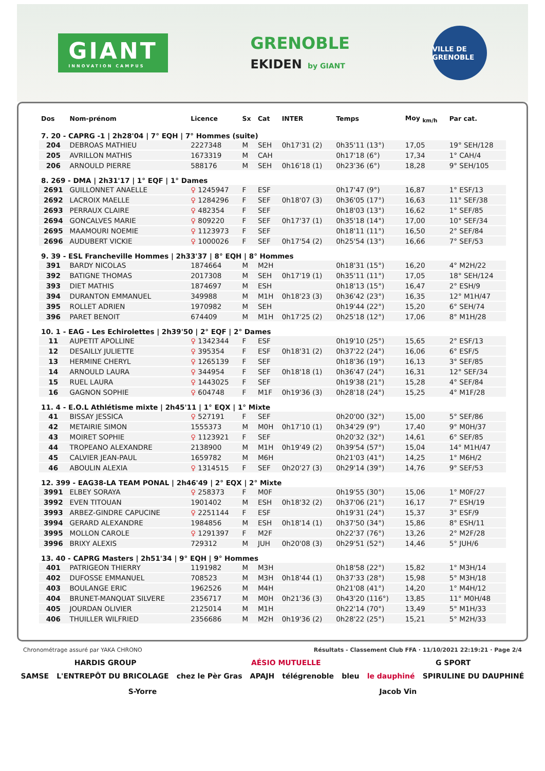GIANT
INNOVATION CAMPUS
GRENOBLE
EKIDEN by GIANT
VILLE DE GRENOBLE
| Dos | Nom-prénom | Licence | Sx | Cat | INTER | Temps | Moy <sub>km/h</sub> | Par cat. |
| --- | --- | --- | --- | --- | --- | --- | --- | --- |
| 7. 20 - CAPRG -1 / 2h28'04 / 7° EQH / 7° Hommes (suite) | | | | | | | | |
| 204 | DEBROAS MATHIEU | 2227348 | M | SEH | 0h17'31 (2) | 0h35'11 (13°) | 17,05 | 19° SEH/128 |
| 205 | AVRILLON MATHIS | 1673319 | M | CAH | | 0h17'18 (6°) | 17,34 | 1° CAH/4 |
| 206 | ARNOULD PIERRE | 588176 | M | SEH | 0h16'18 (1) | 0h23'36 (6°) | 18,28 | 9° SEH/105 |
| 8. 269 - DMA / 2h31'17 / 1° EQF / 1° Dames | | | | | | | | |
| 2691 | GUILLONNET ANAELLE | ♀ 1245947 | F | ESF | | 0h17'47 (9°) | 16,87 | 1° ESF/13 |
| 2692 | LACROIX MAELLE | ♀ 1284296 | F | SEF | 0h18'07 (3) | 0h36'05 (17°) | 16,63 | 11° SEF/38 |
| 2693 | PERRAUX CLAIRE | ♀ 482354 | F | SEF | | 0h18'03 (13°) | 16,62 | 1° SEF/85 |
| 2694 | GONCALVES MARIE | ♀ 809220 | F | SEF | 0h17'37 (1) | 0h35'18 (14°) | 17,00 | 10° SEF/34 |
| 2695 | MAAMOURI NOEMIE | ♀ 1123973 | F | SEF | | 0h18'11 (11°) | 16,50 | 2° SEF/84 |
| 2696 | AUDUBERT VICKIE | ♀ 1000026 | F | SEF | 0h17'54 (2) | 0h25'54 (13°) | 16,66 | 7° SEF/53 |
| 9. 39 - ESL Francheville Hommes / 2h33'37 / 8° EQH / 8° Hommes | | | | | | | | |
| 391 | BARDY NICOLAS | 1874664 | M | M2H | | 0h18'31 (15°) | 16,20 | 4° M2H/22 |
| 392 | BATIGNE THOMAS | 2017308 | M | SEH | 0h17'19 (1) | 0h35'11 (11°) | 17,05 | 18° SEH/124 |
| 393 | DIET MATHIS | 1874697 | M | ESH | | 0h18'13 (15°) | 16,47 | 2° ESH/9 |
| 394 | DURANTON EMMANUEL | 349988 | M | M1H | 0h18'23 (3) | 0h36'42 (23°) | 16,35 | 12° M1H/47 |
| 395 | ROLLET ADRIEN | 1970982 | M | SEH | | 0h19'44 (22°) | 15,20 | 6° SEH/74 |
| 396 | PARET BENOIT | 674409 | M | M1H | 0h17'25 (2) | 0h25'18 (12°) | 17,06 | 8° M1H/28 |
| 10. 1 - EAG - Les Echirolettes / 2h39'50 / 2° EQF / 2° Dames | | | | | | | | |
| 11 | AUPETIT APOLLINE | ♀ 1342344 | F | ESF | | 0h19'10 (25°) | 15,65 | 2° ESF/13 |
| 12 | DESAILLY JULIETTE | ♀ 395354 | F | ESF | 0h18'31 (2) | 0h37'22 (24°) | 16,06 | 6° ESF/5 |
| 13 | HERMINE CHERYL | ♀ 1265139 | F | SEF | | 0h18'36 (19°) | 16,13 | 3° SEF/85 |
| 14 | ARNOULD LAURA | ♀ 344954 | F | SEF | 0h18'18 (1) | 0h36'47 (24°) | 16,31 | 12° SEF/34 |
| 15 | RUEL LAURA | ♀ 1443025 | F | SEF | | 0h19'38 (21°) | 15,28 | 4° SEF/84 |
| 16 | GAGNON SOPHIE | ♀ 604748 | F | M1F | 0h19'36 (3) | 0h28'18 (24°) | 15,25 | 4° M1F/28 |
| 11. 4 - E.O.L Athlétisme mixte / 2h45'11 / 1° EQX / 1° Mixte | | | | | | | | |
| 41 | BISSAY JESSICA | ♀ 527191 | F | SEF | | 0h20'00 (32°) | 15,00 | 5° SEF/86 |
| 42 | METAIRIE SIMON | 1555373 | M | M0H | 0h17'10 (1) | 0h34'29 (9°) | 17,40 | 9° M0H/37 |
| 43 | MOIRET SOPHIE | ♀ 1123921 | F | SEF | | 0h20'32 (32°) | 14,61 | 6° SEF/85 |
| 44 | TROPEANO ALEXANDRE | 2138900 | M | M1H | 0h19'49 (2) | 0h39'54 (57°) | 15,04 | 14° M1H/47 |
| 45 | CALVIER JEAN-PAUL | 1659782 | M | M6H | | 0h21'03 (41°) | 14,25 | 1° M6H/2 |
| 46 | ABOULIN ALEXIA | ♀ 1314515 | F | SEF | 0h20'27 (3) | 0h29'14 (39°) | 14,76 | 9° SEF/53 |
| 12. 399 - EAG38-LA TEAM PONAL / 2h46'49 / 2° EQX / 2° Mixte | | | | | | | | |
| 3991 | ELBEY SORAYA | ♀ 258373 | F | M0F | | 0h19'55 (30°) | 15,06 | 1° M0F/27 |
| 3992 | EVEN TITOUAN | 1901402 | M | ESH | 0h18'32 (2) | 0h37'06 (21°) | 16,17 | 7° ESH/19 |
| 3993 | ARBEZ-GINDRE CAPUCINE | ♀ 2251144 | F | ESF | | 0h19'31 (24°) | 15,37 | 3° ESF/9 |
| 3994 | GERARD ALEXANDRE | 1984856 | M | ESH | 0h18'14 (1) | 0h37'50 (34°) | 15,86 | 8° ESH/11 |
| 3995 | MOLLON CAROLE | ♀ 1291397 | F | M2F | | 0h22'37 (76°) | 13,26 | 2° M2F/28 |
| 3996 | BRIXY ALEXIS | 729312 | M | JUH | 0h20'08 (3) | 0h29'51 (52°) | 14,46 | 5° JUH/6 |
| 13. 40 - CAPRG Masters / 2h51'34 / 9° EQH / 9° Hommes | | | | | | | | |
| 401 | PATRIGEON THIERRY | 1191982 | M | M3H | | 0h18'58 (22°) | 15,82 | 1° M3H/14 |
| 402 | DUFOSSE EMMANUEL | 708523 | M | M3H | 0h18'44 (1) | 0h37'33 (28°) | 15,98 | 5° M3H/18 |
| 403 | BOULANGE ERIC | 1962526 | M | M4H | | 0h21'08 (41°) | 14,20 | 1° M4H/12 |
| 404 | BRUNET-MANQUAT SILVERE | 2356717 | M | M0H | 0h21'36 (3) | 0h43'20 (116°) | 13,85 | 11° M0H/48 |
| 405 | JOURDAN OLIVIER | 2125014 | M | M1H | | 0h22'14 (70°) | 13,49 | 5° M1H/33 |
| 406 | THUILLER WILFRIED | 2356686 | M | M2H | 0h19'36 (2) | 0h28'22 (25°) | 15,21 | 5° M2H/33 |
Chronométrage assuré par YAKA CHRONO Résultats - Classement Club FFA · 11/10/2021 22:19:21 · Page 2/4
HARDIS GROUP AÉSIO MUTUELLE G SPORT
SAMSE L'ENTREPÔT DU BRICOLAGE chez le Pèr Gras APAJH télégrenoble bleu le dauphiné SPIRULINE DU DAUPHINÉ S-Yorre Jacob Vin